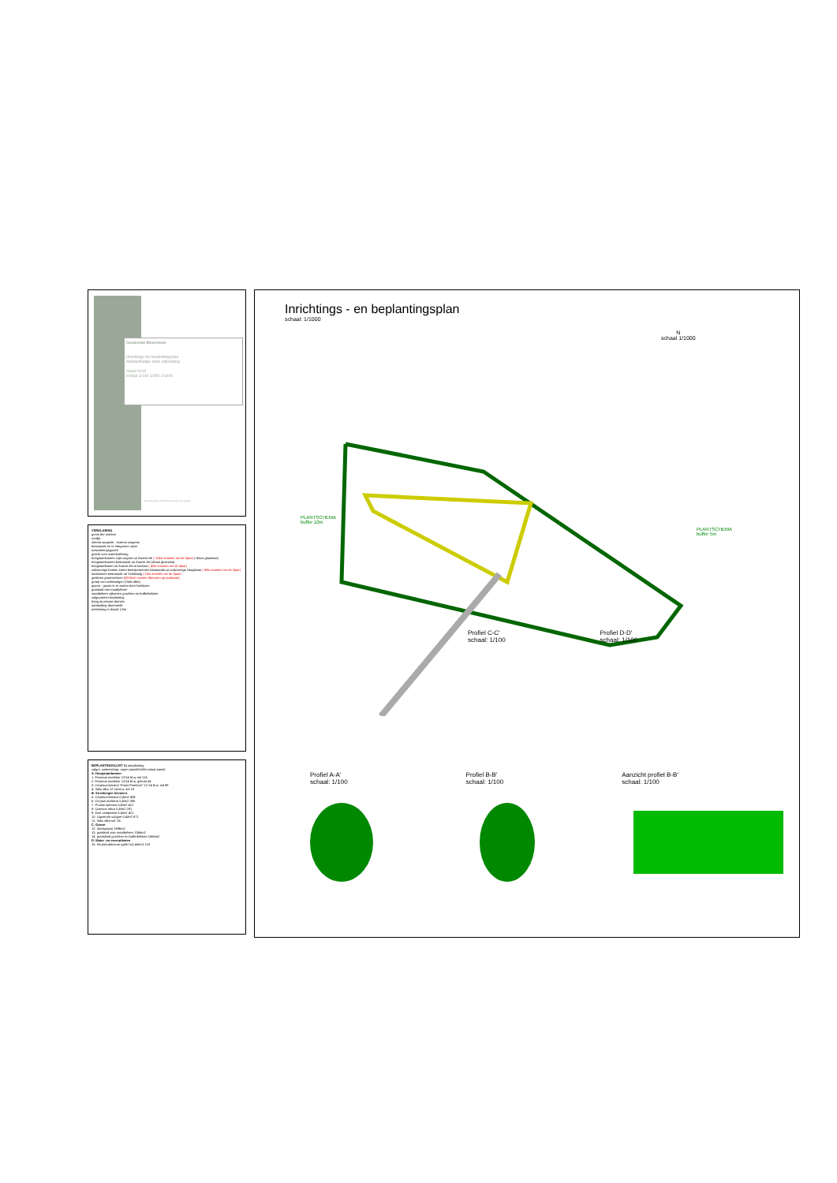Gemeente Moorslede
Inrichtings-en beplantingsplan
Ambachtelijke zone uitbreiding
maart 2013
schaal 1/100 1/250 1/1000
Geert Sanders Johan Pinoit Marc De Vaelder
VERKLARING
grens der werken
rooilijn
interne wegenis - externe wegenis
bestaande en te integreren vijver
ontwateringsgracht
gracht voor waterbuffering
hoogstambomen vrije uitgroei uit Zwarte els ( 116st snoeien om de 3jaar) ( Alnus glutinosa)
hoogstambomen bestaande uit Zwarte els (Alnus glutinosa)
hoogstamboom uit Zwarte els te knotten ( 43st snoeien om de 3jaar)
zuilvormige bomen intern bedrijventerrein bestaande uit zuilvormige Haagbeuk ( 98st snoeien om de 3jaar)
knotbomen bestaande uit Schietwilg ( 19st snoeien om de 3jaar)
gesloten groenscherm (5925m2 maaien 3beurten op jaarbasis)
groep van schietwilgen (Salix alba)
gazon - gazon in te zaaien door bedrijven
grasland met maaibeheer
maaibeheer zijkanten grachten en bufferbekken
volgnummer beplanting
haag op privaat domein
aanduiding doorsnede
omheining in draad 1,8m
BEPLANTINGSLIJST bij aanplanting
volgnr. wetenschap. naam aantal/m2/lm totaal aantal
A. Hoogstambomen
1. Fraxinus excelsior 12/14 bl.w. sol 116
2. Fraxinus excelsior 12/14 bl.w. geknot 43
3. Carpinus betulus "Frans Fonteine" 12-14 bl.w. sol 98
4. Salix alba 12-14 bl.w. sol 19
B. Streekeigen heesters
5. Carpinus betulus 0,4/m2 489
6. Corylus avellana 0,4/m2 385
7. Prunus spinosa 0,4/m2 421
8. Quercus robur 0,4/m2 281
9. Acer campestre 0,4/m2 421
10. Ligustrum vulgare 0,4/m2 671
11. Salix alba sol. 24
C. Gazon
12. Sportgazon 1896m2
13. grasland voor maaibeheer 1366m2
14. graasland grachten en bufferbekken 1666m2
D. Water -en oeverplanten
15. Iris pseudacorus (gele Lis) 4st/m2 119
Inrichtings - en beplantingsplan
schaal: 1/1000
N
schaal 1/1000
PLANTSCHEMA
buffer 10m
PLANTSCHEMA
buffer 5m
Profiel C-C'
schaal: 1/100 Profiel D-D'
schaal: 1/100
Profiel A-A'
schaal: 1/100 Profiel B-B'
schaal: 1/100 Aanzicht profiel B-B'
schaal: 1/100